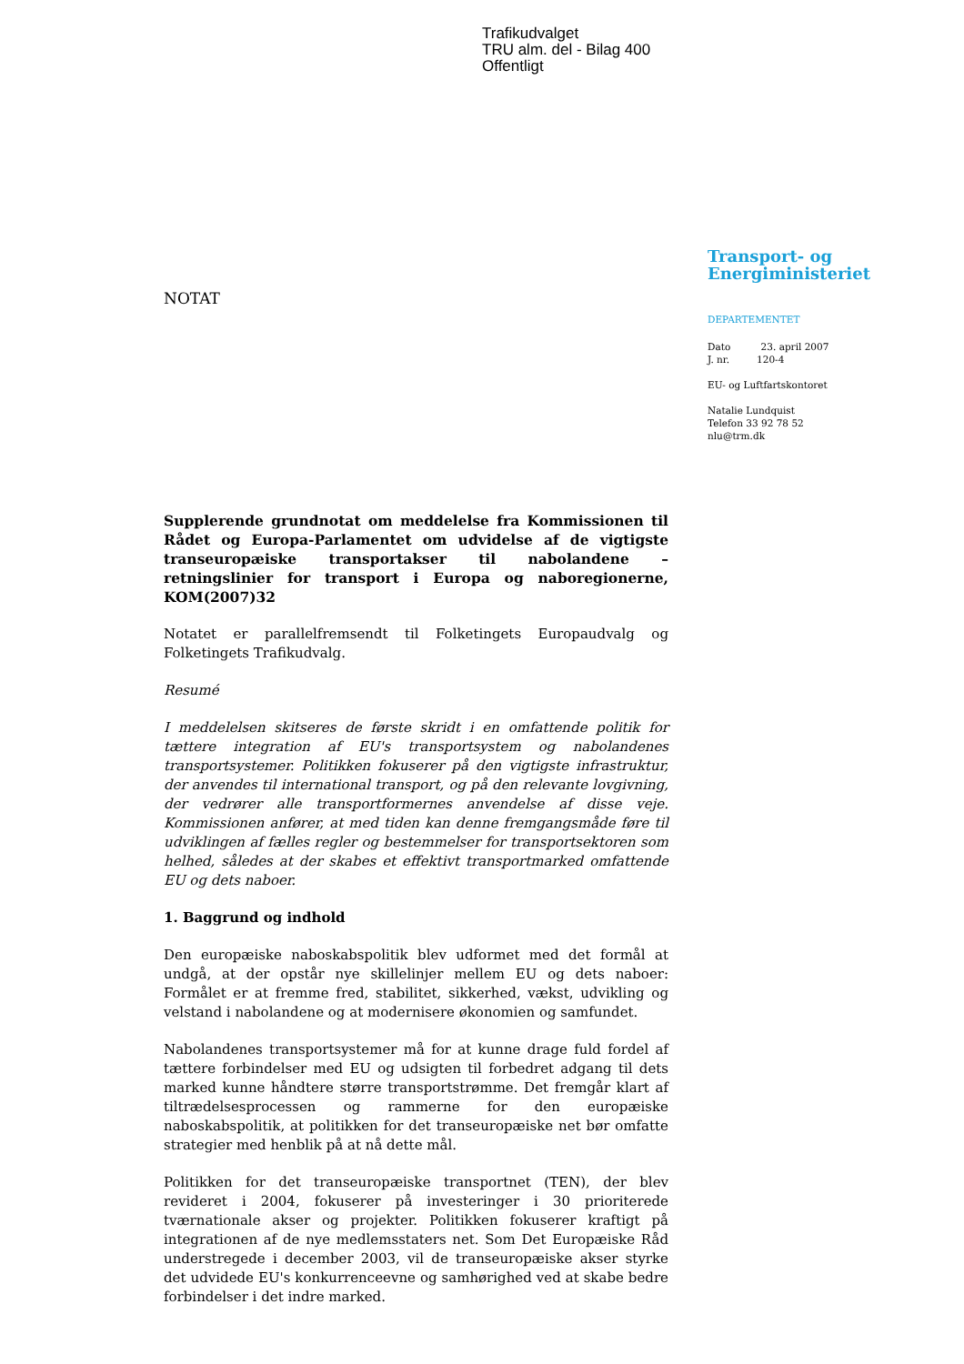Trafikudvalget
TRU alm. del - Bilag 400
Offentligt
NOTAT
Transport- og
Energiministeriet
DEPARTEMENTET
Dato 23. april 2007
J. nr. 120-4
EU- og Luftfartskontoret
Natalie Lundquist
Telefon 33 92 78 52
nlu@trm.dk
Supplerende grundnotat om meddelelse fra Kommissionen til Rådet og Europa-Parlamentet om udvidelse af de vigtigste transeuropæiske transportakser til nabolandene – retningslinier for transport i Europa og naboregionerne, KOM(2007)32
Notatet er parallelfremsendt til Folketingets Europaudvalg og Folketingets Trafikudvalg.
Resumé
I meddelelsen skitseres de første skridt i en omfattende politik for tættere integration af EU's transportsystem og nabolandenes transportsystemer. Politikken fokuserer på den vigtigste infrastruktur, der anvendes til international transport, og på den relevante lovgivning, der vedrører alle transportformernes anvendelse af disse veje. Kommissionen anfører, at med tiden kan denne fremgangsmåde føre til udviklingen af fælles regler og bestemmelser for transportsektoren som helhed, således at der skabes et effektivt transportmarked omfattende EU og dets naboer.
1. Baggrund og indhold
Den europæiske naboskabspolitik blev udformet med det formål at undgå, at der opstår nye skillelinjer mellem EU og dets naboer: Formålet er at fremme fred, stabilitet, sikkerhed, vækst, udvikling og velstand i nabolandene og at modernisere økonomien og samfundet.
Nabolandenes transportsystemer må for at kunne drage fuld fordel af tættere forbindelser med EU og udsigten til forbedret adgang til dets marked kunne håndtere større transportstrømme. Det fremgår klart af tiltrædelsesprocessen og rammerne for den europæiske naboskabspolitik, at politikken for det transeuropæiske net bør omfatte strategier med henblik på at nå dette mål.
Politikken for det transeuropæiske transportnet (TEN), der blev revideret i 2004, fokuserer på investeringer i 30 prioriterede tværnationale akser og projekter. Politikken fokuserer kraftigt på integrationen af de nye medlemsstaters net. Som Det Europæiske Råd understregede i december 2003, vil de transeuropæiske akser styrke det udvidede EU's konkurrenceevne og samhørighed ved at skabe bedre forbindelser i det indre marked.